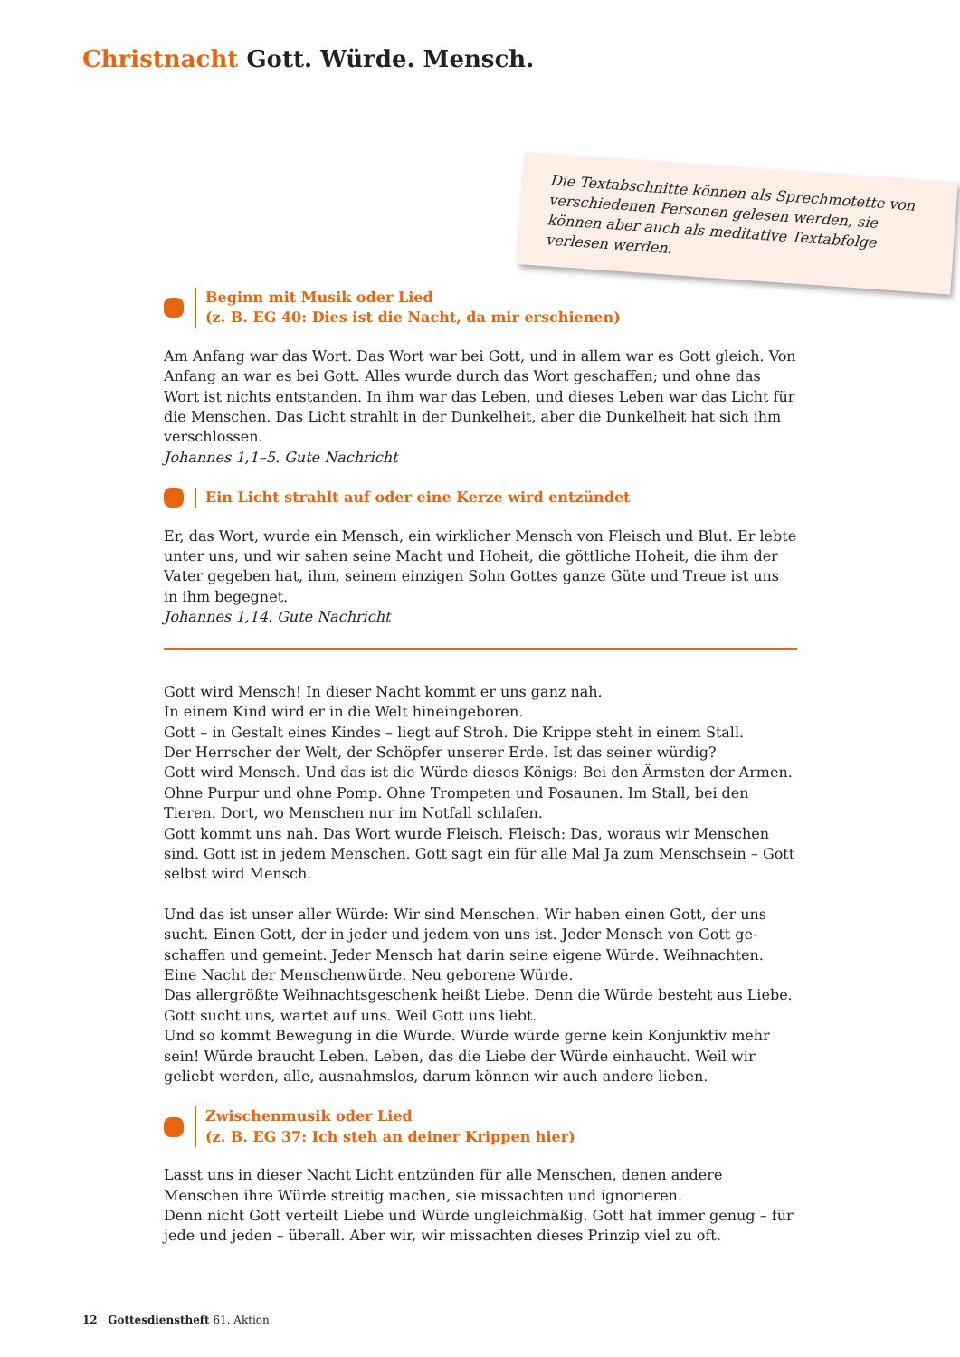Christnacht Gott. Würde. Mensch.
Die Textabschnitte können als Sprechmotette von verschiedenen Personen gelesen werden, sie können aber auch als meditative Textab­folge verlesen werden.
Beginn mit Musik oder Lied
(z. B. EG 40: Dies ist die Nacht, da mir erschienen)
Am Anfang war das Wort. Das Wort war bei Gott, und in allem war es Gott gleich. Von Anfang an war es bei Gott. Alles wurde durch das Wort geschaffen; und ohne das Wort ist nichts entstanden. In ihm war das Leben, und dieses Leben war das Licht für die Menschen. Das Licht strahlt in der Dunkelheit, aber die Dunkelheit hat sich ihm verschlossen.
Johannes 1,1–5. Gute Nachricht
Ein Licht strahlt auf oder eine Kerze wird entzündet
Er, das Wort, wurde ein Mensch, ein wirklicher Mensch von Fleisch und Blut. Er lebte unter uns, und wir sahen seine Macht und Hoheit, die göttliche Hoheit, die ihm der Vater gegeben hat, ihm, seinem einzigen Sohn Gottes ganze Güte und Treue ist uns in ihm begegnet.
Johannes 1,14. Gute Nachricht
Gott wird Mensch! In dieser Nacht kommt er uns ganz nah.
In einem Kind wird er in die Welt hineingeboren.
Gott – in Gestalt eines Kindes – liegt auf Stroh. Die Krippe steht in einem Stall.
Der Herrscher der Welt, der Schöpfer unserer Erde. Ist das seiner würdig?
Gott wird Mensch. Und das ist die Würde dieses Königs: Bei den Ärmsten der Armen. Ohne Purpur und ohne Pomp. Ohne Trompeten und Posaunen. Im Stall, bei den Tieren. Dort, wo Menschen nur im Notfall schlafen.
Gott kommt uns nah. Das Wort wurde Fleisch. Fleisch: Das, woraus wir Menschen sind. Gott ist in jedem Menschen. Gott sagt ein für alle Mal Ja zum Menschsein – Gott selbst wird Mensch.
Und das ist unser aller Würde: Wir sind Menschen. Wir haben einen Gott, der uns sucht. Einen Gott, der in jeder und jedem von uns ist. Jeder Mensch von Gott ge­schaffen und gemeint. Jeder Mensch hat darin seine eigene Würde. Weihnachten. Eine Nacht der Menschenwürde. Neu geborene Würde.
Das allergrößte Weihnachtsgeschenk heißt Liebe. Denn die Würde besteht aus Liebe. Gott sucht uns, wartet auf uns. Weil Gott uns liebt.
Und so kommt Bewegung in die Würde. Würde würde gerne kein Konjunktiv mehr sein! Würde braucht Leben. Leben, das die Liebe der Würde einhaucht. Weil wir geliebt werden, alle, ausnahmslos, darum können wir auch andere lieben.
Zwischenmusik oder Lied
(z. B. EG 37: Ich steh an deiner Krippen hier)
Lasst uns in dieser Nacht Licht entzünden für alle Menschen, denen andere Menschen ihre Würde streitig machen, sie missachten und ignorieren.
Denn nicht Gott verteilt Liebe und Würde ungleichmäßig. Gott hat immer genug – für jede und jeden – überall. Aber wir, wir missachten dieses Prinzip viel zu oft.
12 Gottesdienstheft 61. Aktion